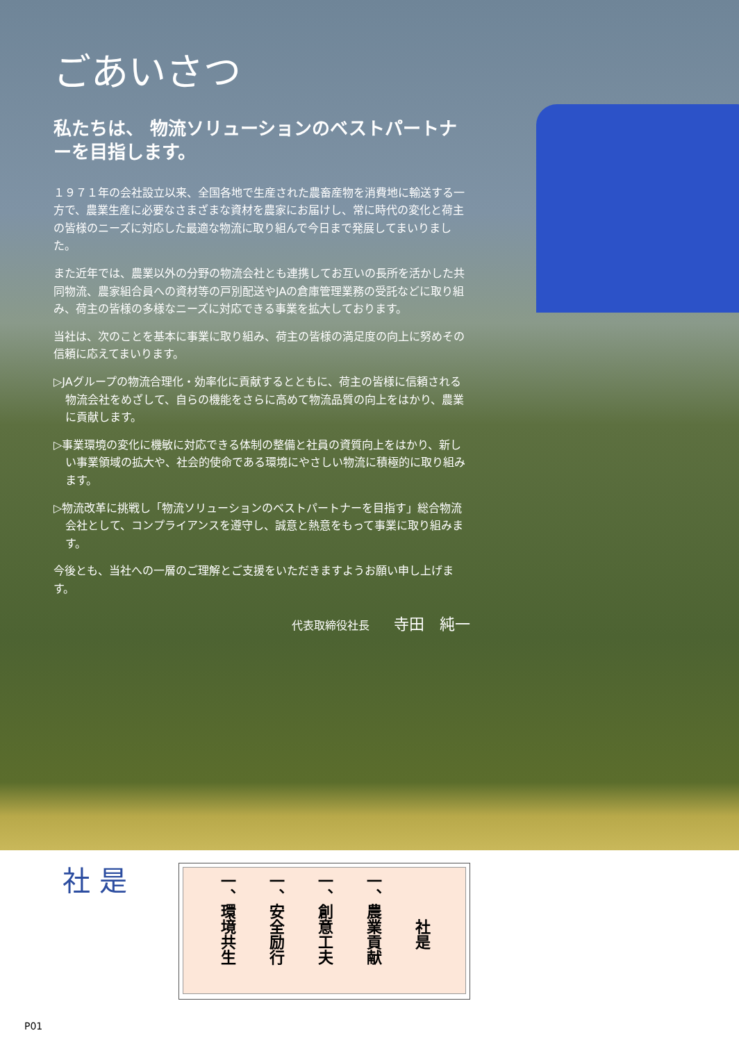ごあいさつ
私たちは、 物流ソリューションのベストパートナーを目指します。
１９７１年の会社設立以来、全国各地で生産された農畜産物を消費地に輸送する一方で、農業生産に必要なさまざまな資材を農家にお届けし、常に時代の変化と荷主の皆様のニーズに対応した最適な物流に取り組んで今日まで発展してまいりました。
また近年では、農業以外の分野の物流会社とも連携してお互いの長所を活かした共同物流、農家組合員への資材等の戸別配送やJAの倉庫管理業務の受託などに取り組み、荷主の皆様の多様なニーズに対応できる事業を拡大しております。
当社は、次のことを基本に事業に取り組み、荷主の皆様の満足度の向上に努めその信頼に応えてまいります。
▷JAグループの物流合理化・効率化に貢献するとともに、荷主の皆様に信頼される物流会社をめざして、自らの機能をさらに高めて物流品質の向上をはかり、農業に貢献します。
▷事業環境の変化に機敏に対応できる体制の整備と社員の資質向上をはかり、新しい事業領域の拡大や、社会的使命である環境にやさしい物流に積極的に取り組みます。
▷物流改革に挑戦し「物流ソリューションのベストパートナーを目指す」総合物流会社として、コンプライアンスを遵守し、誠意と熱意をもって事業に取り組みます。
今後とも、当社への一層のご理解とご支援をいただきますようお願い申し上げます。
代表取締役社長 寺田　純一
社 是
　　　社是
一、農業貢献
一、創意工夫
一、安全励行
一、環境共生
P01